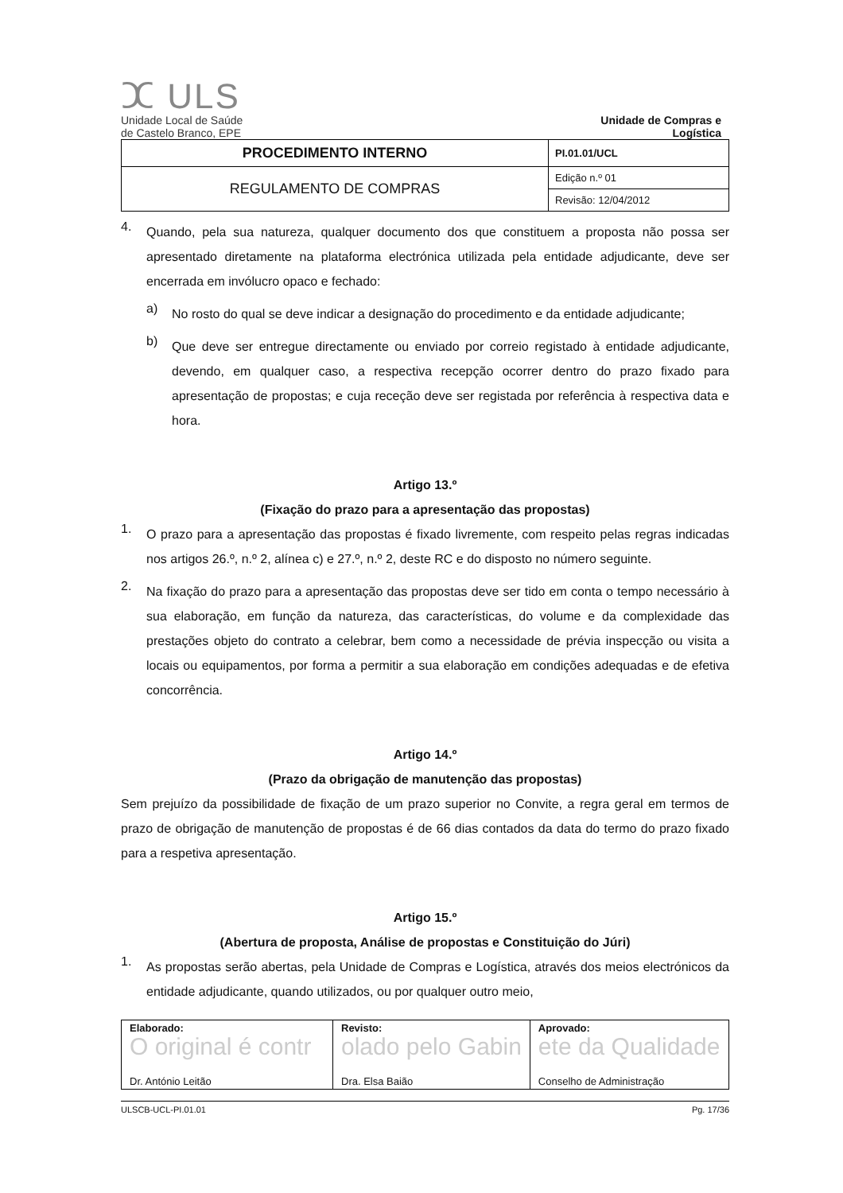ⵋ ULS
Unidade Local de Saúde
de Castelo Branco, EPE
Unidade de Compras e
Logística
| PROCEDIMENTO INTERNO | PI.01.01/UCL |
| REGULAMENTO DE COMPRAS | Edição n.º 01 |
| | Revisão: 12/04/2012 |
4.
Quando, pela sua natureza, qualquer documento dos que constituem a proposta não possa ser apresentado diretamente na plataforma electrónica utilizada pela entidade adjudicante, deve ser encerrada em invólucro opaco e fechado:
a)
No rosto do qual se deve indicar a designação do procedimento e da entidade adjudicante;
b)
Que deve ser entregue directamente ou enviado por correio registado à entidade adjudicante, devendo, em qualquer caso, a respectiva recepção ocorrer dentro do prazo fixado para apresentação de propostas; e cuja receção deve ser registada por referência à respectiva data e hora.
Artigo 13.º
(Fixação do prazo para a apresentação das propostas)
1.
O prazo para a apresentação das propostas é fixado livremente, com respeito pelas regras indicadas nos artigos 26.º, n.º 2, alínea c) e 27.º, n.º 2, deste RC e do disposto no número seguinte.
2.
Na fixação do prazo para a apresentação das propostas deve ser tido em conta o tempo necessário à sua elaboração, em função da natureza, das características, do volume e da complexidade das prestações objeto do contrato a celebrar, bem como a necessidade de prévia inspecção ou visita a locais ou equipamentos, por forma a permitir a sua elaboração em condições adequadas e de efetiva concorrência.
Artigo 14.º
(Prazo da obrigação de manutenção das propostas)
Sem prejuízo da possibilidade de fixação de um prazo superior no Convite, a regra geral em termos de prazo de obrigação de manutenção de propostas é de 66 dias contados da data do termo do prazo fixado para a respetiva apresentação.
Artigo 15.º
(Abertura de proposta, Análise de propostas e Constituição do Júri)
1.
As propostas serão abertas, pela Unidade de Compras e Logística, através dos meios electrónicos da entidade adjudicante, quando utilizados, ou por qualquer outro meio,
| Elaborado: O original é contr Dr. António Leitão | Revisto: olado pelo Gabin Dra. Elsa Baião | Aprovado: ete da Qualidade Conselho de Administração |
ULSCB-UCL-PI.01.01 Pg. 17/36